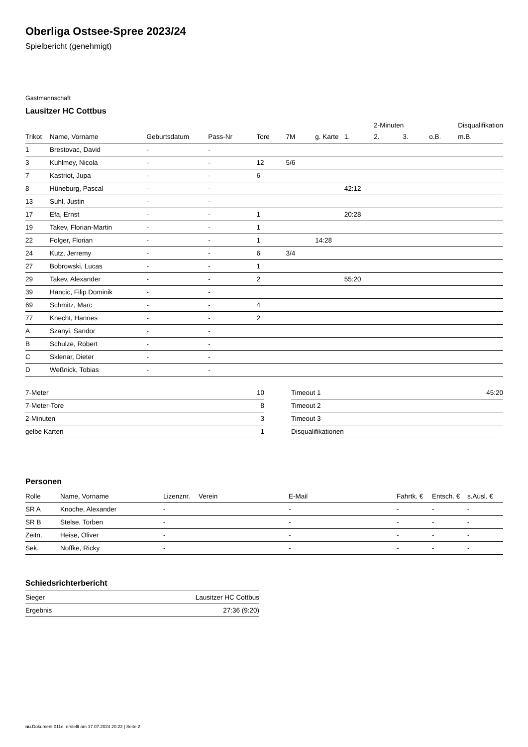Oberliga Ostsee-Spree 2023/24
Spielbericht (genehmigt)
Gastmannschaft
Lausitzer HC Cottbus
| | | | | | | | | 2-Minuten | | | Disqualifikation |
| --- | --- | --- | --- | --- | --- | --- | --- | --- | --- | --- | --- |
| Trikot | Name, Vorname | Geburtsdatum | Pass-Nr | Tore | 7M | g. Karte | 1. | 2. | 3. | o.B. | m.B. |
| 1 | Brestovac, David | - | - | | | | | | | | |
| 3 | Kuhlmey, Nicola | - | - | 12 | 5/6 | | | | | | |
| 7 | Kastriot, Jupa | - | - | 6 | | | | | | | |
| 8 | Hüneburg, Pascal | - | - | | | | 42:12 | | | | |
| 13 | Suhl, Justin | - | - | | | | | | | | |
| 17 | Efa, Ernst | - | - | 1 | | | 20:28 | | | | |
| 19 | Takev, Florian-Martin | - | - | 1 | | | | | | | |
| 22 | Folger, Florian | - | - | 1 | | 14:28 | | | | | |
| 24 | Kutz, Jerremy | - | - | 6 | 3/4 | | | | | | |
| 27 | Bobrowski, Lucas | - | - | 1 | | | | | | | |
| 29 | Takev, Alexander | - | - | 2 | | | 55:20 | | | | |
| 39 | Hancic, Filip Dominik | - | - | | | | | | | | |
| 69 | Schmitz, Marc | - | - | 4 | | | | | | | |
| 77 | Knecht, Hannes | - | - | 2 | | | | | | | |
| A | Szanyi, Sandor | - | - | | | | | | | | |
| B | Schulze, Robert | - | - | | | | | | | | |
| C | Sklenar, Dieter | - | - | | | | | | | | |
| D | Weßnick, Tobias | - | - | | | | | | | | |
| 7-Meter | 10 |
| 7-Meter-Tore | 8 |
| 2-Minuten | 3 |
| gelbe Karten | 1 |
| Timeout 1 | 45:20 |
| Timeout 2 | |
| Timeout 3 | |
| Disqualifikationen | |
Personen
| Rolle | Name, Vorname | Lizenznr. | Verein | E-Mail | Fahrtk. € | Entsch. € | s.Ausl. € |
| --- | --- | --- | --- | --- | --- | --- | --- |
| SR A | Knoche, Alexander | - | | - | - | - | - |
| SR B | Stelse, Torben | - | | - | - | - | - |
| Zeitn. | Heise, Oliver | - | | - | - | - | - |
| Sek. | Noffke, Ricky | - | | - | - | - | - |
Schiedsrichterbericht
| Sieger | Lausitzer HC Cottbus |
| Ergebnis | 27:36 (9:20) |
nu.Dokument 011e, erstellt am 17.07.2024 20:22 | Seite 2